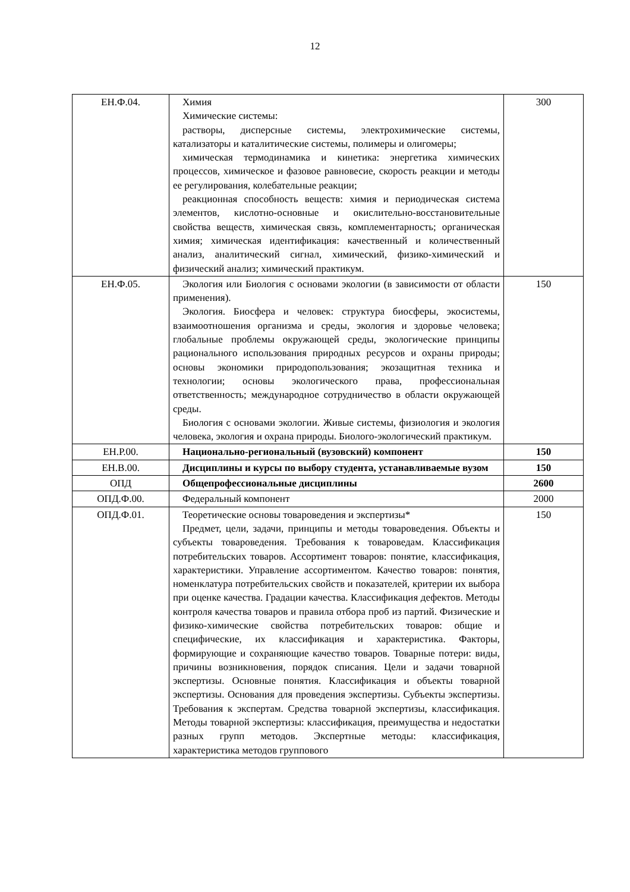12
| ЕН.Ф.04. | Химия Химические системы: растворы, дисперсные системы, электрохимические системы, катализаторы и каталитические системы, полимеры и олигомеры; химическая термодинамика и кинетика: энергетика химических процессов, химическое и фазовое равновесие, скорость реакции и методы ее регулирования, колебательные реакции; реакционная способность веществ: химия и периодическая система элементов, кислотно-основные и окислительно-восстановительные свойства веществ, химическая связь, комплементарность; органическая химия; химическая идентификация: качественный и количественный анализ, аналитический сигнал, химический, физико-химический и физический анализ; химический практикум. | 300 |
| ЕН.Ф.05. | Экология или Биология с основами экологии (в зависимости от области применения). Экология. Биосфера и человек: структура биосферы, экосистемы, взаимоотношения организма и среды, экология и здоровье человека; глобальные проблемы окружающей среды, экологические принципы рационального использования природных ресурсов и охраны природы; основы экономики природопользования; экозащитная техника и технологии; основы экологического права, профессиональная ответственность; международное сотрудничество в области окружающей среды. Биология с основами экологии. Живые системы, физиология и экология человека, экология и охрана природы. Биолого-экологический практикум. | 150 |
| ЕН.Р.00. | Национально-региональный (вузовский) компонент | 150 |
| ЕН.В.00. | Дисциплины и курсы по выбору студента, устанавливаемые вузом | 150 |
| ОПД | Общепрофессиональные дисциплины | 2600 |
| ОПД.Ф.00. | Федеральный компонент | 2000 |
| ОПД.Ф.01. | Теоретические основы товароведения и экспертизы* Предмет, цели, задачи, принципы и методы товароведения. Объекты и субъекты товароведения. Требования к товароведам. Классификация потребительских товаров. Ассортимент товаров: понятие, классификация, характеристики. Управление ассортиментом. Качество товаров: понятия, номенклатура потребительских свойств и показателей, критерии их выбора при оценке качества. Градации качества. Классификация дефектов. Методы контроля качества товаров и правила отбора проб из партий. Физические и физико-химические свойства потребительских товаров: общие и специфические, их классификация и характеристика. Факторы, формирующие и сохраняющие качество товаров. Товарные потери: виды, причины возникновения, порядок списания. Цели и задачи товарной экспертизы. Основные понятия. Классификация и объекты товарной экспертизы. Основания для проведения экспертизы. Субъекты экспертизы. Требования к экспертам. Средства товарной экспертизы, классификация. Методы товарной экспертизы: классификация, преимущества и недостатки разных групп методов. Экспертные методы: классификация, характеристика методов группового | 150 |